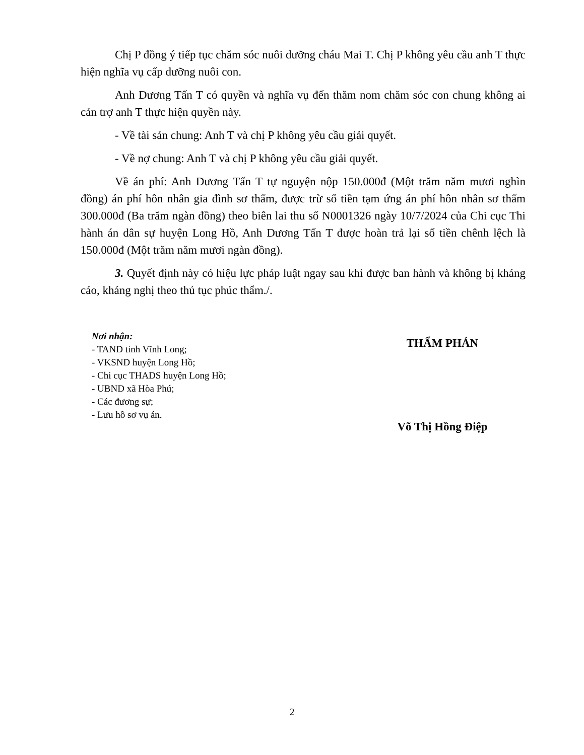Chị P đồng ý tiếp tục chăm sóc nuôi dưỡng cháu Mai T. Chị P không yêu cầu anh T thực hiện nghĩa vụ cấp dưỡng nuôi con.
Anh Dương Tấn T có quyền và nghĩa vụ đến thăm nom chăm sóc con chung không ai cản trợ anh T thực hiện quyền này.
- Về tài sản chung: Anh T và chị P không yêu cầu giải quyết.
- Về nợ chung: Anh T và chị P không yêu cầu giải quyết.
Về án phí: Anh Dương Tấn T tự nguyện nộp 150.000đ (Một trăm năm mươi nghìn đồng) án phí hôn nhân gia đình sơ thẩm, được trừ số tiền tạm ứng án phí hôn nhân sơ thẩm 300.000đ (Ba trăm ngàn đồng) theo biên lai thu số N0001326 ngày 10/7/2024 của Chi cục Thi hành án dân sự huyện Long Hồ, Anh Dương Tấn T được hoàn trả lại số tiền chênh lệch là 150.000đ (Một trăm năm mươi ngàn đồng).
3. Quyết định này có hiệu lực pháp luật ngay sau khi được ban hành và không bị kháng cáo, kháng nghị theo thủ tục phúc thẩm./.
Nơi nhận:
- TAND tỉnh Vĩnh Long;
- VKSND huyện Long Hồ;
- Chi cục THADS huyện Long Hồ;
- UBND xã Hòa Phú;
- Các đương sự;
- Lưu hồ sơ vụ án.
THẨM PHÁN
Võ Thị Hồng Điệp
2